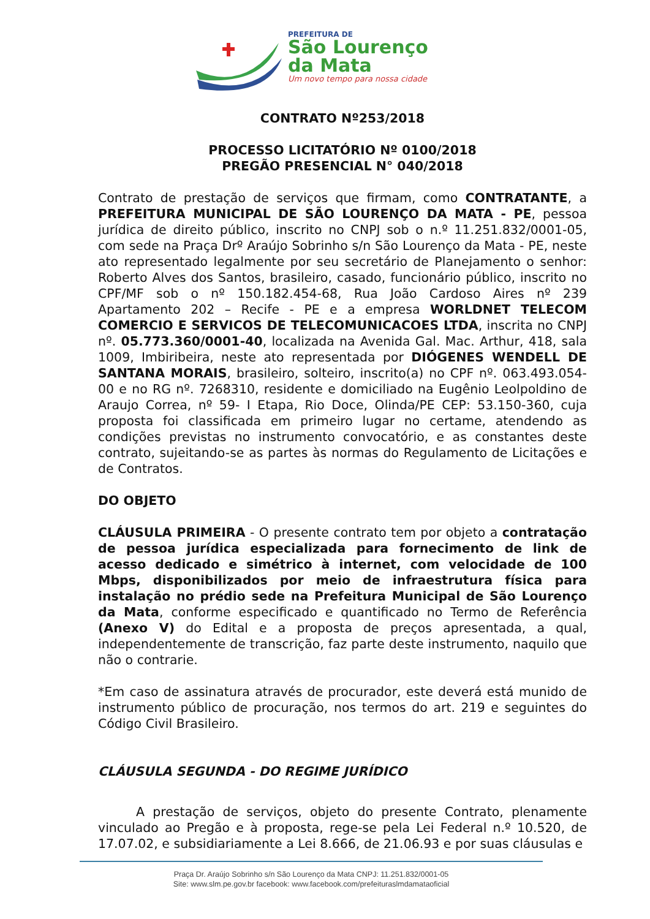PREFEITURA DE
São Lourenço
da Mata
Um novo tempo para nossa cidade
CONTRATO Nº253/2018
PROCESSO LICITATÓRIO Nº 0100/2018
PREGÃO PRESENCIAL N° 040/2018
Contrato de prestação de serviços que firmam, como CONTRATANTE, a PREFEITURA MUNICIPAL DE SÃO LOURENÇO DA MATA - PE, pessoa jurídica de direito público, inscrito no CNPJ sob o n.º 11.251.832/0001-05, com sede na Praça Drº Araújo Sobrinho s/n São Lourenço da Mata - PE, neste ato representado legalmente por seu secretário de Planejamento o senhor: Roberto Alves dos Santos, brasileiro, casado, funcionário público, inscrito no CPF/MF sob o nº 150.182.454-68, Rua João Cardoso Aires nº 239 Apartamento 202 – Recife - PE e a empresa WORLDNET TELECOM COMERCIO E SERVICOS DE TELECOMUNICACOES LTDA, inscrita no CNPJ nº. 05.773.360/0001-40, localizada na Avenida Gal. Mac. Arthur, 418, sala 1009, Imbiribeira, neste ato representada por DIÓGENES WENDELL DE SANTANA MORAIS, brasileiro, solteiro, inscrito(a) no CPF nº. 063.493.054-00 e no RG nº. 7268310, residente e domiciliado na Eugênio Leolpoldino de Araujo Correa, nº 59- I Etapa, Rio Doce, Olinda/PE CEP: 53.150-360, cuja proposta foi classificada em primeiro lugar no certame, atendendo as condições previstas no instrumento convocatório, e as constantes deste contrato, sujeitando-se as partes às normas do Regulamento de Licitações e de Contratos.
DO OBJETO
CLÁUSULA PRIMEIRA - O presente contrato tem por objeto a contratação de pessoa jurídica especializada para fornecimento de link de acesso dedicado e simétrico à internet, com velocidade de 100 Mbps, disponibilizados por meio de infraestrutura física para instalação no prédio sede na Prefeitura Municipal de São Lourenço da Mata, conforme especificado e quantificado no Termo de Referência (Anexo V) do Edital e a proposta de preços apresentada, a qual, independentemente de transcrição, faz parte deste instrumento, naquilo que não o contrarie.
*Em caso de assinatura através de procurador, este deverá está munido de instrumento público de procuração, nos termos do art. 219 e seguintes do Código Civil Brasileiro.
CLÁUSULA SEGUNDA - DO REGIME JURÍDICO
A prestação de serviços, objeto do presente Contrato, plenamente vinculado ao Pregão e à proposta, rege-se pela Lei Federal n.º 10.520, de 17.07.02, e subsidiariamente a Lei 8.666, de 21.06.93 e por suas cláusulas e
Praça Dr. Araújo Sobrinho s/n São Lourenço da Mata CNPJ: 11.251.832/0001-05
Site: www.slm.pe.gov.br facebook: www.facebook.com/prefeituraslmdamataoficial